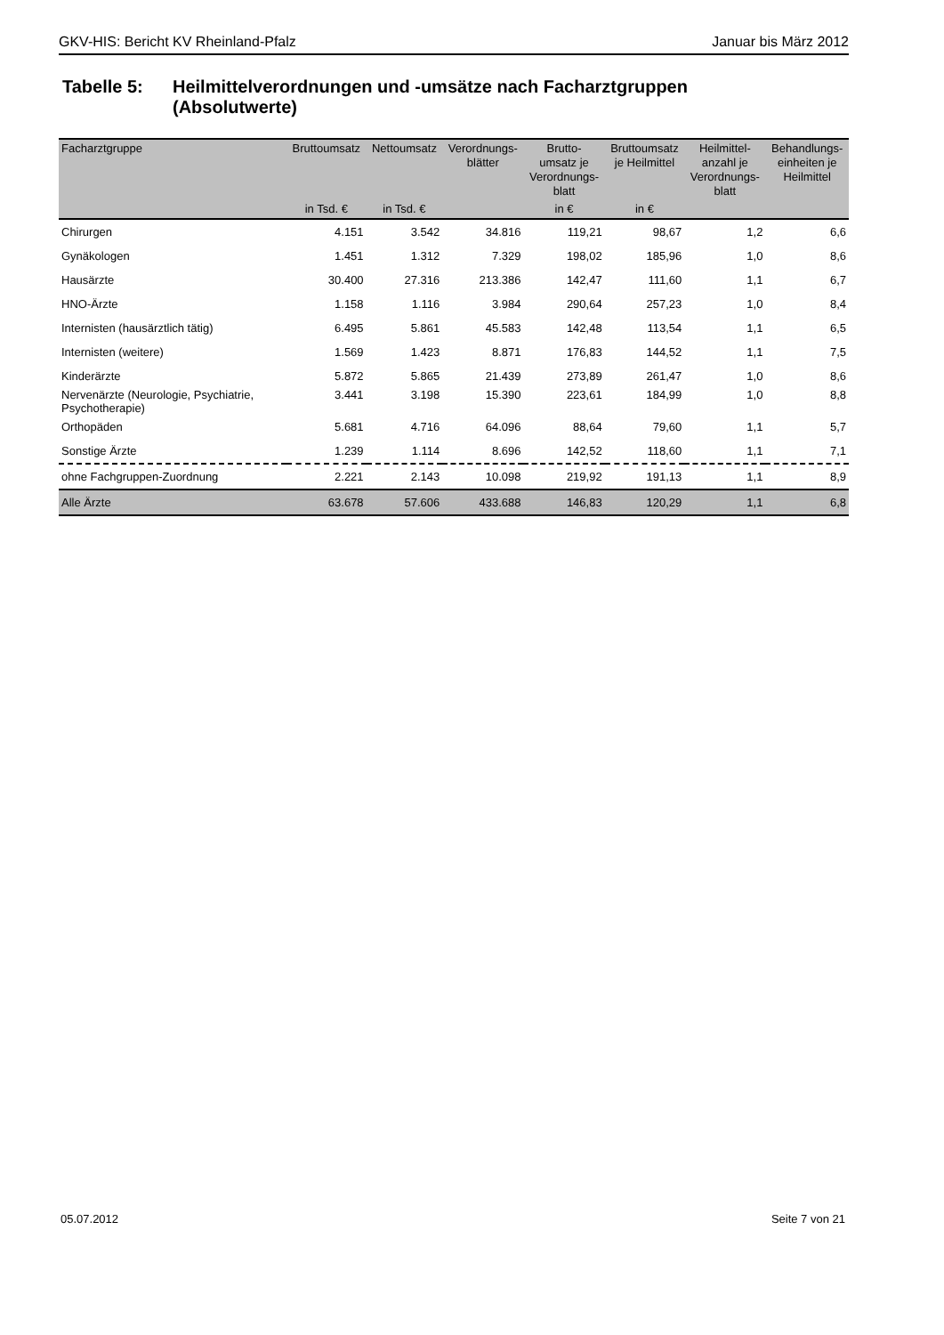GKV-HIS: Bericht KV Rheinland-Pfalz Januar bis März 2012
Tabelle 5: Heilmittelverordnungen und -umsätze nach Facharztgruppen
(Absolutwerte)
| Facharztgruppe | Bruttoumsatz | Nettoumsatz | Verordnungs- blätter | Brutto- umsatz je Verordnungs- blatt | Bruttoumsatz je Heilmittel | Heilmittel- anzahl je Verordnungs- blatt | Behandlungs- einheiten je Heilmittel |
| --- | --- | --- | --- | --- | --- | --- | --- |
| | in Tsd. € | in Tsd. € | | in € | in € | | |
| Chirurgen | 4.151 | 3.542 | 34.816 | 119,21 | 98,67 | 1,2 | 6,6 |
| Gynäkologen | 1.451 | 1.312 | 7.329 | 198,02 | 185,96 | 1,0 | 8,6 |
| Hausärzte | 30.400 | 27.316 | 213.386 | 142,47 | 111,60 | 1,1 | 6,7 |
| HNO-Ärzte | 1.158 | 1.116 | 3.984 | 290,64 | 257,23 | 1,0 | 8,4 |
| Internisten (hausärztlich tätig) | 6.495 | 5.861 | 45.583 | 142,48 | 113,54 | 1,1 | 6,5 |
| Internisten (weitere) | 1.569 | 1.423 | 8.871 | 176,83 | 144,52 | 1,1 | 7,5 |
| Kinderärzte | 5.872 | 5.865 | 21.439 | 273,89 | 261,47 | 1,0 | 8,6 |
| Nervenärzte (Neurologie, Psychiatrie, Psychotherapie) | 3.441 | 3.198 | 15.390 | 223,61 | 184,99 | 1,0 | 8,8 |
| Orthopäden | 5.681 | 4.716 | 64.096 | 88,64 | 79,60 | 1,1 | 5,7 |
| Sonstige Ärzte | 1.239 | 1.114 | 8.696 | 142,52 | 118,60 | 1,1 | 7,1 |
| ohne Fachgruppen-Zuordnung | 2.221 | 2.143 | 10.098 | 219,92 | 191,13 | 1,1 | 8,9 |
| Alle Ärzte | 63.678 | 57.606 | 433.688 | 146,83 | 120,29 | 1,1 | 6,8 |
05.07.2012 Seite 7 von 21